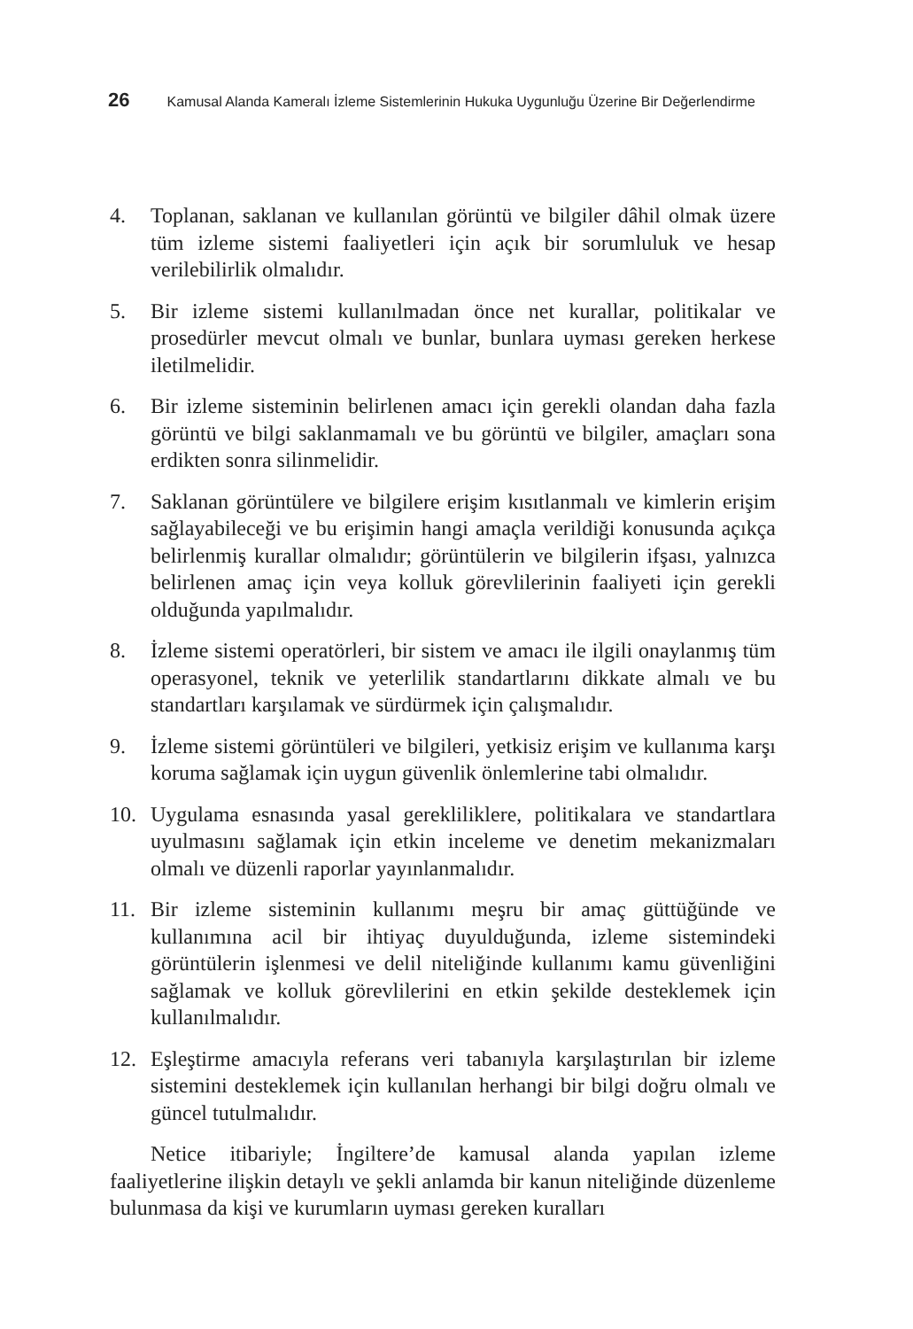26 Kamusal Alanda Kameralı İzleme Sistemlerinin Hukuka Uygunluğu Üzerine Bir Değerlendirme
4. Toplanan, saklanan ve kullanılan görüntü ve bilgiler dâhil olmak üzere tüm izleme sistemi faaliyetleri için açık bir sorumluluk ve hesap verilebilirlik olmalıdır.
5. Bir izleme sistemi kullanılmadan önce net kurallar, politikalar ve prosedürler mevcut olmalı ve bunlar, bunlara uyması gereken herkese iletilmelidir.
6. Bir izleme sisteminin belirlenen amacı için gerekli olandan daha fazla görüntü ve bilgi saklanmamalı ve bu görüntü ve bilgiler, amaçları sona erdikten sonra silinmelidir.
7. Saklanan görüntülere ve bilgilere erişim kısıtlanmalı ve kimlerin erişim sağlayabileceği ve bu erişimin hangi amaçla verildiği konusunda açıkça belirlenmiş kurallar olmalıdır; görüntülerin ve bilgilerin ifşası, yalnızca belirlenen amaç için veya kolluk görevlilerinin faaliyeti için gerekli olduğunda yapılmalıdır.
8. İzleme sistemi operatörleri, bir sistem ve amacı ile ilgili onaylanmış tüm operasyonel, teknik ve yeterlilik standartlarını dikkate almalı ve bu standartları karşılamak ve sürdürmek için çalışmalıdır.
9. İzleme sistemi görüntüleri ve bilgileri, yetkisiz erişim ve kullanıma karşı koruma sağlamak için uygun güvenlik önlemlerine tabi olmalıdır.
10. Uygulama esnasında yasal gerekliliklere, politikalara ve standartlara uyulmasını sağlamak için etkin inceleme ve denetim mekanizmaları olmalı ve düzenli raporlar yayınlanmalıdır.
11. Bir izleme sisteminin kullanımı meşru bir amaç güttüğünde ve kullanımına acil bir ihtiyaç duyulduğunda, izleme sistemindeki görüntülerin işlenmesi ve delil niteliğinde kullanımı kamu güvenliğini sağlamak ve kolluk görevlilerini en etkin şekilde desteklemek için kullanılmalıdır.
12. Eşleştirme amacıyla referans veri tabanıyla karşılaştırılan bir izleme sistemini desteklemek için kullanılan herhangi bir bilgi doğru olmalı ve güncel tutulmalıdır.
Netice itibariyle; İngiltere’de kamusal alanda yapılan izleme faaliyetlerine ilişkin detaylı ve şekli anlamda bir kanun niteliğinde düzenleme bulunmasa da kişi ve kurumların uyması gereken kuralları